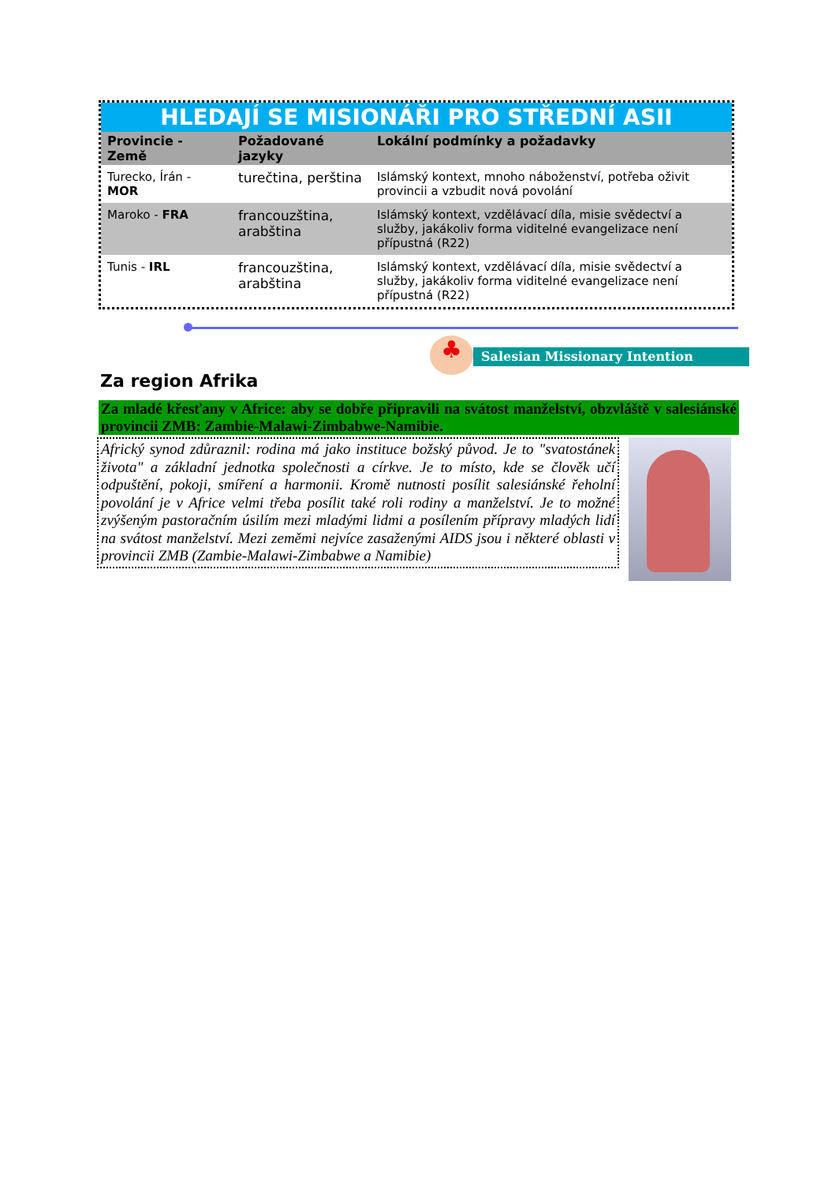HLEDAJÍ SE MISIONÁŘI PRO STŘEDNÍ ASII
| Provincie - Země | Požadované jazyky | Lokální podmínky a požadavky |
| --- | --- | --- |
| Turecko, Írán - MOR | turečtina, perština | Islámský kontext, mnoho náboženství, potřeba oživit provincii a vzbudit nová povolání |
| Maroko - FRA | francouzština, arabština | Islámský kontext, vzdělávací díla, misie svědectví a služby, jakákoliv forma viditelné evangelizace není přípustná (R22) |
| Tunis - IRL | francouzština, arabština | Islámský kontext, vzdělávací díla, misie svědectví a služby, jakákoliv forma viditelné evangelizace není přípustná (R22) |
♣ Salesian Missionary Intention
Za region Afrika
Za mladé křesťany v Africe: aby se dobře připravili na svátost manželství, obzvláště v salesiánské provincii ZMB: Zambie-Malawi-Zimbabwe-Namibie.
Africký synod zdůraznil: rodina má jako instituce božský původ. Je to "svatostánek života" a základní jednotka společnosti a církve. Je to místo, kde se člověk učí odpuštění, pokoji, smíření a harmonii. Kromě nutnosti posílit salesiánské řeholní povolání je v Africe velmi třeba posílit také roli rodiny a manželství. Je to možné zvýšeným pastoračním úsilím mezi mladými lidmi a posílením přípravy mladých lidí na svátost manželství. Mezi zeměmi nejvíce zasaženými AIDS jsou i některé oblasti v provincii ZMB (Zambie-Malawi-Zimbabwe a Namibie)